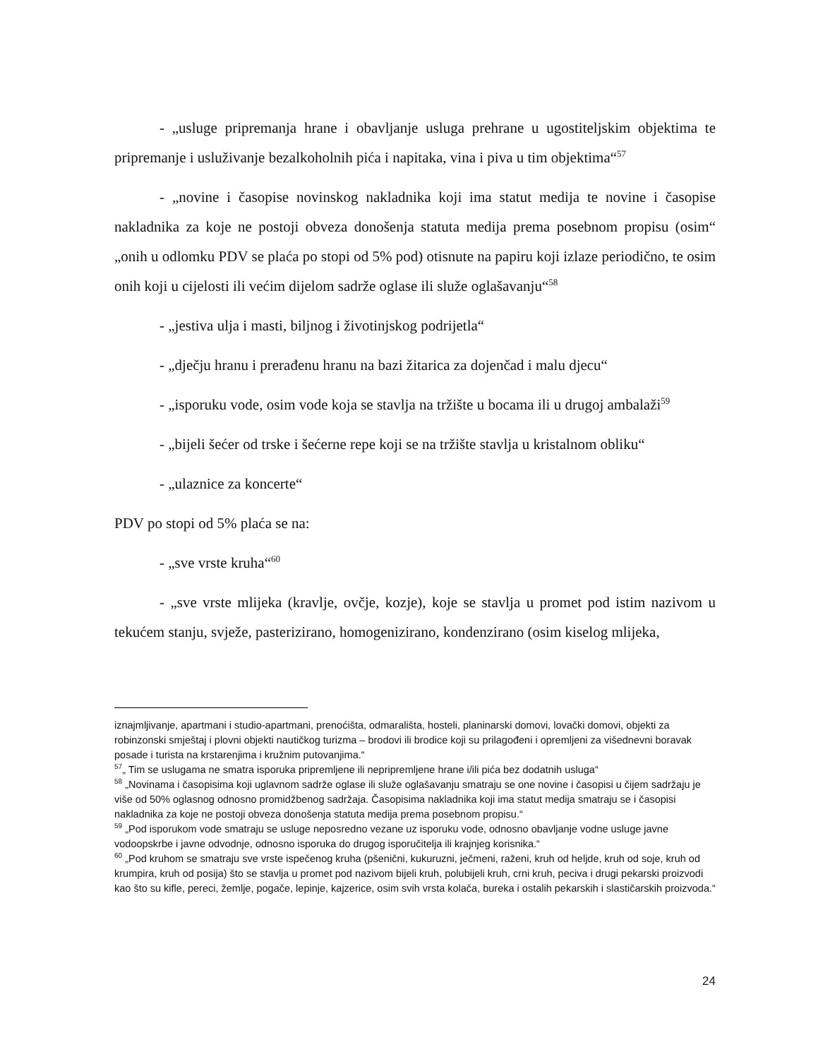- „usluge pripremanja hrane i obavljanje usluga prehrane u ugostiteljskim objektima te pripremanje i usluživanje bezalkoholnih pića i napitaka, vina i piva u tim objektima“<sup>57</sup>
- „novine i časopise novinskog nakladnika koji ima statut medija te novine i časopise nakladnika za koje ne postoji obveza donošenja statuta medija prema posebnom propisu (osim“ „onih u odlomku PDV se plaća po stopi od 5% pod) otisnute na papiru koji izlaze periodično, te osim onih koji u cijelosti ili većim dijelom sadrže oglase ili služe oglašavanju“<sup>58</sup>
- „jestiva ulja i masti, biljnog i životinjskog podrijetla“
- „dječju hranu i prerađenu hranu na bazi žitarica za dojenčad i malu djecu“
- „isporuku vode, osim vode koja se stavlja na tržište u bocama ili u drugoj ambalaži<sup>59</sup>
- „bijeli šećer od trske i šećerne repe koji se na tržište stavlja u kristalnom obliku“
- „ulaznice za koncerte“
PDV po stopi od 5% plaća se na:
- „sve vrste kruha“<sup>60</sup>
- „sve vrste mlijeka (kravlje, ovčje, kozje), koje se stavlja u promet pod istim nazivom u tekućem stanju, svježe, pasterizirano, homogenizirano, kondenzirano (osim kiselog mlijeka,
iznajmljivanje, apartmani i studio-apartmani, prenoćišta, odmarališta, hosteli, planinarski domovi, lovački domovi, objekti za robinzonski smještaj i plovni objekti nautičkog turizma – brodovi ili brodice koji su prilagođeni i opremljeni za višednevni boravak posade i turista na krstarenjima i kružnim putovanjima.“
<sup>57</sup>„ Tim se uslugama ne smatra isporuka pripremljene ili nepripremljene hrane i/ili pića bez dodatnih usluga“
<sup>58</sup> „Novinama i časopisima koji uglavnom sadrže oglase ili služe oglašavanju smatraju se one novine i časopisi u čijem sadržaju je više od 50% oglasnog odnosno promidžbenog sadržaja. Časopisima nakladnika koji ima statut medija smatraju se i časopisi nakladnika za koje ne postoji obveza donošenja statuta medija prema posebnom propisu.“
<sup>59</sup> „Pod isporukom vode smatraju se usluge neposredno vezane uz isporuku vode, odnosno obavljanje vodne usluge javne vodoopskrbe i javne odvodnje, odnosno isporuka do drugog isporučitelja ili krajnjeg korisnika.“
<sup>60</sup> „Pod kruhom se smatraju sve vrste ispečenog kruha (pšenični, kukuruzni, ječmeni, raženi, kruh od heljde, kruh od soje, kruh od krumpira, kruh od posija) što se stavlja u promet pod nazivom bijeli kruh, polubijeli kruh, crni kruh, peciva i drugi pekarski proizvodi kao što su kifle, pereci, žemlje, pogače, lepinje, kajzerice, osim svih vrsta kolača, bureka i ostalih pekarskih i slastičarskih proizvoda.“
24